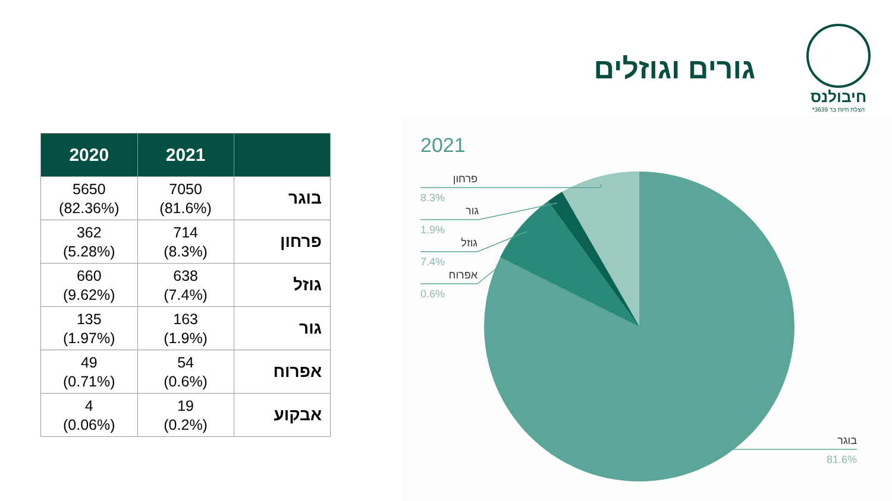חיבולנס
הצלת חיות בר 3639*
גורים וגוזלים
| 2020 | 2021 | |
| --- | --- | --- |
| 5650 (82.36%) | 7050 (81.6%) | בוגר |
| 362 (5.28%) | 714 (8.3%) | פרחון |
| 660 (9.62%) | 638 (7.4%) | גוזל |
| 135 (1.97%) | 163 (1.9%) | גור |
| 49 (0.71%) | 54 (0.6%) | אפרוח |
| 4 (0.06%) | 19 (0.2%) | אבקוע |
2021
פרחון
גור
גוזל
אפרוח
בוגר
8.3%
1.9%
7.4%
0.6%
81.6%